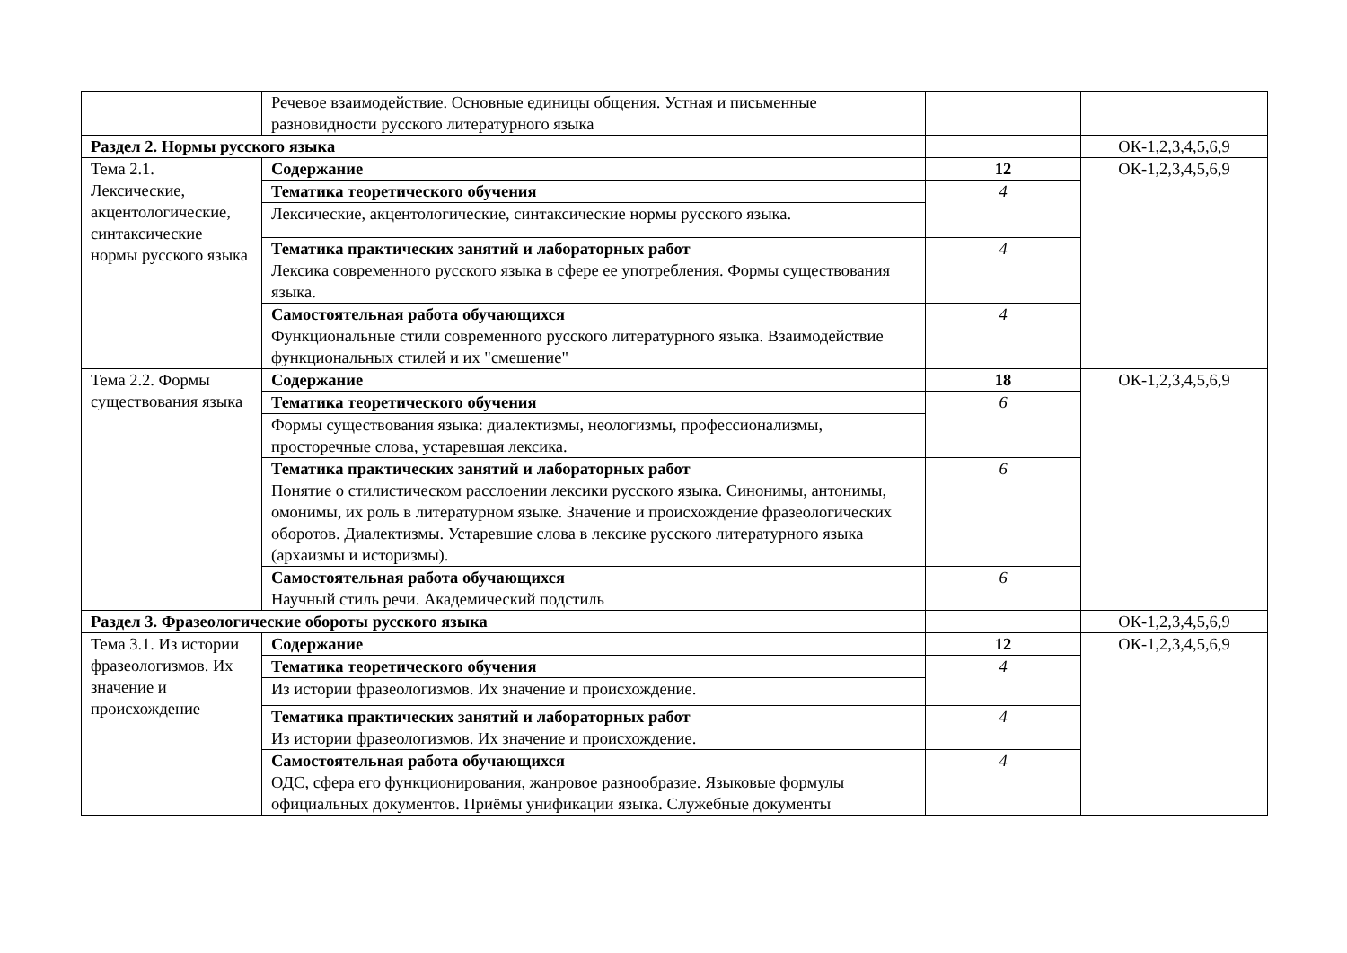| | Речевое взаимодействие. Основные единицы общения. Устная и письменные разновидности русского литературного языка | | |
| Раздел 2. Нормы русского языка | | | ОК-1,2,3,4,5,6,9 |
| Тема 2.1. Лексические, акцентологические, синтаксические нормы русского языка | Содержание | 12 | ОК-1,2,3,4,5,6,9 |
| | Тематика теоретического обучения | 4 | |
| | Лексические, акцентологические, синтаксические нормы русского языка. | | |
| | Тематика практических занятий и лабораторных работ Лексика современного русского языка в сфере ее употребления. Формы существования языка. | 4 | |
| | Самостоятельная работа обучающихся Функциональные стили современного русского литературного языка. Взаимодействие функциональных стилей и их "смешение" | 4 | |
| Тема 2.2. Формы существования языка | Содержание | 18 | ОК-1,2,3,4,5,6,9 |
| | Тематика теоретического обучения | 6 | |
| | Формы существования языка: диалектизмы, неологизмы, профессионализмы, просторечные слова, устаревшая лексика. | | |
| | Тематика практических занятий и лабораторных работ Понятие о стилистическом расслоении лексики русского языка. Синонимы, антонимы, омонимы, их роль в литературном языке. Значение и происхождение фразеологических оборотов. Диалектизмы. Устаревшие слова в лексике русского литературного языка (архаизмы и историзмы). | 6 | |
| | Самостоятельная работа обучающихся Научный стиль речи. Академический подстиль | 6 | |
| Раздел 3. Фразеологические обороты русского языка | | | ОК-1,2,3,4,5,6,9 |
| Тема 3.1. Из истории фразеологизмов. Их значение и происхождение | Содержание | 12 | ОК-1,2,3,4,5,6,9 |
| | Тематика теоретического обучения | 4 | |
| | Из истории фразеологизмов. Их значение и происхождение. | | |
| | Тематика практических занятий и лабораторных работ Из истории фразеологизмов. Их значение и происхождение. | 4 | |
| | Самостоятельная работа обучающихся ОДС, сфера его функционирования, жанровое разнообразие. Языковые формулы официальных документов. Приёмы унификации языка. Служебные документы | 4 | |